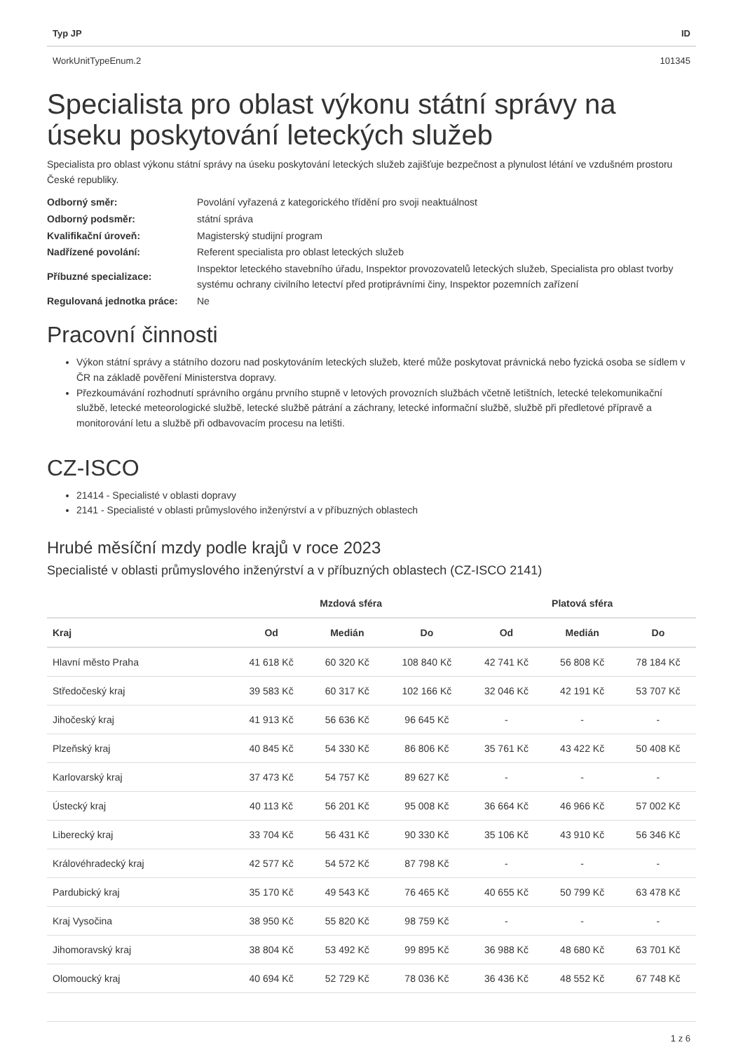| Typ JP | ID |
| --- | --- |
| WorkUnitTypeEnum.2 | 101345 |
Specialista pro oblast výkonu státní správy na úseku poskytování leteckých služeb
Specialista pro oblast výkonu státní správy na úseku poskytování leteckých služeb zajišťuje bezpečnost a plynulost létání ve vzdušném prostoru České republiky.
| Odborný směr: | Povolání vyřazená z kategorického třídění pro svoji neaktuálnost |
| Odborný podsměr: | státní správa |
| Kvalifikační úroveň: | Magisterský studijní program |
| Nadřízené povolání: | Referent specialista pro oblast leteckých služeb |
| Příbuzné specializace: | Inspektor leteckého stavebního úřadu, Inspektor provozovatelů leteckých služeb, Specialista pro oblast tvorby systému ochrany civilního letectví před protiprávními činy, Inspektor pozemních zařízení |
| Regulovaná jednotka práce: | Ne |
Pracovní činnosti
Výkon státní správy a státního dozoru nad poskytováním leteckých služeb, které může poskytovat právnická nebo fyzická osoba se sídlem v ČR na základě pověření Ministerstva dopravy.
Přezkoumávání rozhodnutí správního orgánu prvního stupně v letových provozních službách včetně letištních, letecké telekomunikační službě, letecké meteorologické službě, letecké službě pátrání a záchrany, letecké informační službě, službě při předletové přípravě a monitorování letu a službě při odbavovacím procesu na letišti.
CZ-ISCO
21414 - Specialisté v oblasti dopravy
2141 - Specialisté v oblasti průmyslového inženýrství a v příbuzných oblastech
Hrubé měsíční mzdy podle krajů v roce 2023
Specialisté v oblasti průmyslového inženýrství a v příbuzných oblastech (CZ-ISCO 2141)
| | Mzdová sféra | | | Platová sféra | | |
| --- | --- | --- | --- | --- | --- | --- |
| Kraj | Od | Medián | Do | Od | Medián | Do |
| Hlavní město Praha | 41 618 Kč | 60 320 Kč | 108 840 Kč | 42 741 Kč | 56 808 Kč | 78 184 Kč |
| Středočeský kraj | 39 583 Kč | 60 317 Kč | 102 166 Kč | 32 046 Kč | 42 191 Kč | 53 707 Kč |
| Jihočeský kraj | 41 913 Kč | 56 636 Kč | 96 645 Kč | - | - | - |
| Plzeňský kraj | 40 845 Kč | 54 330 Kč | 86 806 Kč | 35 761 Kč | 43 422 Kč | 50 408 Kč |
| Karlovarský kraj | 37 473 Kč | 54 757 Kč | 89 627 Kč | - | - | - |
| Ústecký kraj | 40 113 Kč | 56 201 Kč | 95 008 Kč | 36 664 Kč | 46 966 Kč | 57 002 Kč |
| Liberecký kraj | 33 704 Kč | 56 431 Kč | 90 330 Kč | 35 106 Kč | 43 910 Kč | 56 346 Kč |
| Královéhradecký kraj | 42 577 Kč | 54 572 Kč | 87 798 Kč | - | - | - |
| Pardubický kraj | 35 170 Kč | 49 543 Kč | 76 465 Kč | 40 655 Kč | 50 799 Kč | 63 478 Kč |
| Kraj Vysočina | 38 950 Kč | 55 820 Kč | 98 759 Kč | - | - | - |
| Jihomoravský kraj | 38 804 Kč | 53 492 Kč | 99 895 Kč | 36 988 Kč | 48 680 Kč | 63 701 Kč |
| Olomoucký kraj | 40 694 Kč | 52 729 Kč | 78 036 Kč | 36 436 Kč | 48 552 Kč | 67 748 Kč |
1 z 6